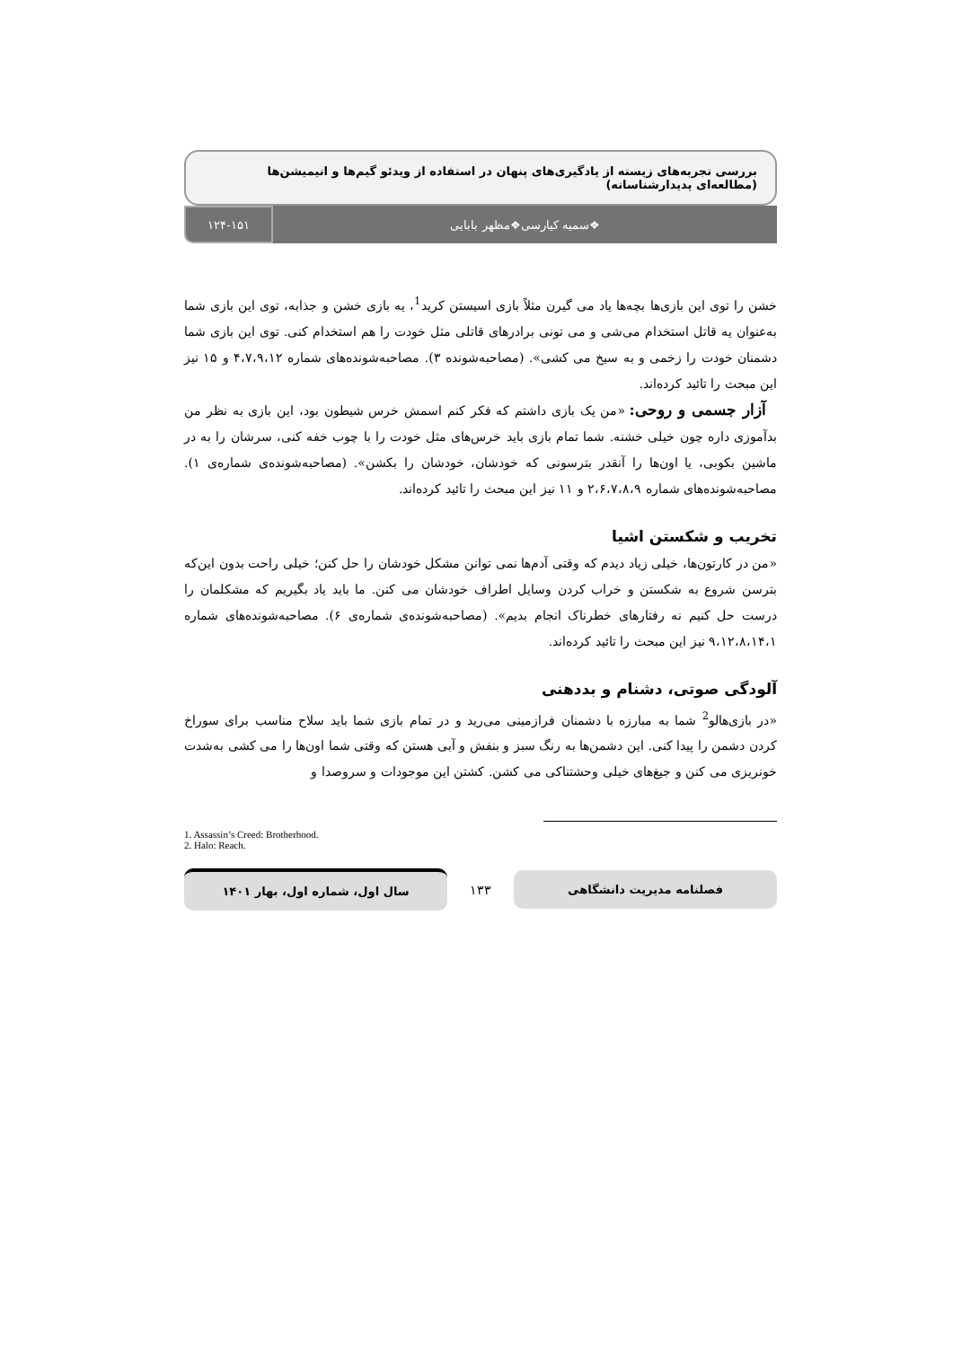بررسی تجربه‌های زیسته از یادگیری‌های پنهان در استفاده از ویدئو گیم‌ها و انیمیشن‌ها (مطالعه‌ای پدیدارشناسانه)
❖سمیه کیارسی❖مظهر بابایی ۱۲۴-۱۵۱
خشن را توی این بازی‌ها بچه‌ها یاد می گیرن مثلاً بازی اسیستن کرید<sup>1</sup>، یه بازی خشن و جذابه، توی این بازی شما به‌عنوان یه قاتل استخدام می‌شی و می تونی برادرهای قاتلی مثل خودت را هم استخدام کنی. توی این بازی شما دشمنان خودت را زخمی و به سیخ می کشی». (مصاحبه‌شونده ۳). مصاحبه‌شونده‌های شماره ۴،۷،۹،۱۲ و ۱۵ نیز این مبحث را تائید کرده‌اند.
آزار جسمی و روحی: «من یک بازی داشتم که فکر کنم اسمش خرس شیطون بود، این بازی به نظر من بدآموزی داره چون خیلی خشنه. شما تمام بازی باید خرس‌های مثل خودت را با چوب خفه کنی، سرشان را به در ماشین بکوبی، یا اون‌ها را آنقدر بترسونی که خودشان، خودشان را بکشن». (مصاحبه‌شونده‌ی شماره‌ی ۱). مصاحبه‌شونده‌های شماره ۲،۶،۷،۸،۹ و ۱۱ نیز این مبحث را تائید کرده‌اند.
تخریب و شکستن اشیا
«من در کارتون‌ها، خیلی زیاد دیدم که وقتی آدم‌ها نمی توانن مشکل خودشان را حل کنن؛ خیلی راحت بدون این‌که بترسن شروع به شکستن و خراب کردن وسایل اطراف خودشان می کنن. ما باید یاد بگیریم که مشکلمان را درست حل کنیم نه رفتارهای خطرناک انجام بدیم». (مصاحبه‌شونده‌ی شماره‌ی ۶). مصاحبه‌شونده‌های شماره ۹،۱۲،۸،۱۴،۱ نیز این مبحث را تائید کرده‌اند.
آلودگی صوتی، دشنام و بددهنی
«در بازی‌هالو<sup>2</sup> شما به مبارزه با دشمنان فرازمینی می‌رید و در تمام بازی شما باید سلاح مناسب برای سوراخ کردن دشمن را پیدا کنی. این دشمن‌ها به رنگ سبز و بنفش و آبی هستن که وقتی شما اون‌ها را می کشی به‌شدت خونریزی می کنن و جیغ‌های خیلی وحشتناکی می کشن. کشتن این موجودات و سروصدا و
1. Assassin’s Creed: Brotherhood.
2. Halo: Reach.
سال اول، شماره اول، بهار ۱۴۰۱
۱۳۳
فصلنامه مدیریت دانشگاهی